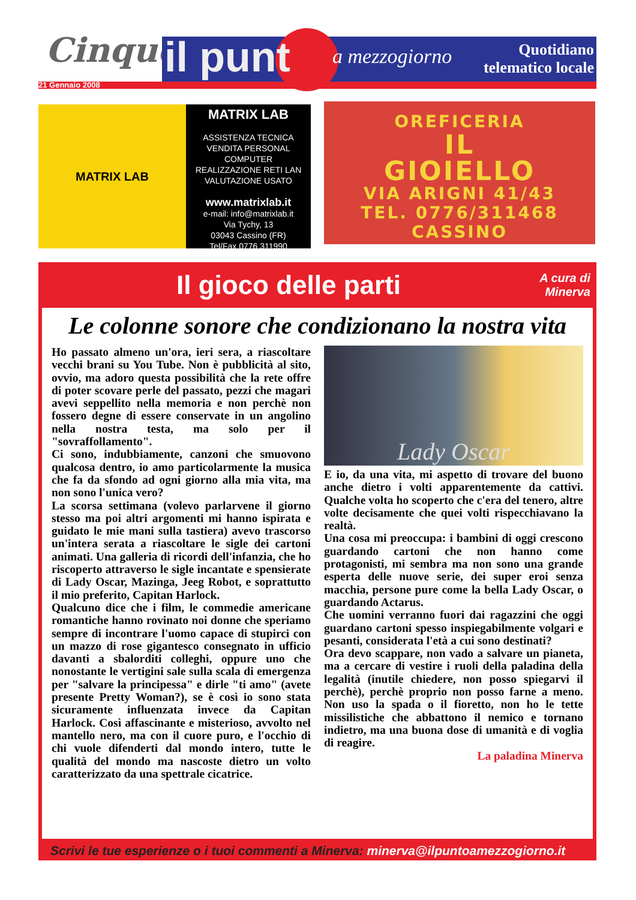Cinque il punt a mezzogiorno
Quotidiano
telematico locale
21 Gennaio 2008
MATRIX LAB
MATRIX LAB
ASSISTENZA TECNICA
VENDITA PERSONAL COMPUTER
REALIZZAZIONE RETI LAN
VALUTAZIONE USATO
www.matrixlab.it
e-mail: info@matrixlab.it
Via Tychy, 13
03043 Cassino (FR)
Tel/Fax 0776 311990
OREFICERIA
IL
GIOIELLO
VIA ARIGNI 41/43
TEL. 0776/311468
CASSINO
Il gioco delle parti A cura di
Minerva
Le colonne sonore che condizionano la nostra vita
Ho passato almeno un'ora, ieri sera, a riascoltare vecchi brani su You Tube. Non è pubblicità al sito, ovvio, ma adoro questa possibilità che la rete offre di poter scovare perle del passato, pezzi che magari avevi seppellito nella memoria e non perchè non fossero degne di essere conservate in un angolino nella nostra testa, ma solo per il "sovraffollamento".
Ci sono, indubbiamente, canzoni che smuovono qualcosa dentro, io amo particolarmente la musica che fa da sfondo ad ogni giorno alla mia vita, ma non sono l'unica vero?
La scorsa settimana (volevo parlarvene il giorno stesso ma poi altri argomenti mi hanno ispirata e guidato le mie mani sulla tastiera) avevo trascorso un'intera serata a riascoltare le sigle dei cartoni animati. Una galleria di ricordi dell'infanzia, che ho riscoperto attraverso le sigle incantate e spensierate di Lady Oscar, Mazinga, Jeeg Robot, e soprattutto il mio preferito, Capitan Harlock.
Qualcuno dice che i film, le commedie americane romantiche hanno rovinato noi donne che speriamo sempre di incontrare l'uomo capace di stupirci con un mazzo di rose gigantesco consegnato in ufficio davanti a sbalorditi colleghi, oppure uno che nonostante le vertigini sale sulla scala di emergenza per "salvare la principessa" e dirle "ti amo" (avete presente Pretty Woman?), se è così io sono stata sicuramente influenzata invece da Capitan Harlock. Così affascinante e misterioso, avvolto nel mantello nero, ma con il cuore puro, e l'occhio di chi vuole difenderti dal mondo intero, tutte le qualità del mondo ma nascoste dietro un volto caratterizzato da una spettrale cicatrice.
Lady Oscar
E io, da una vita, mi aspetto di trovare del buono anche dietro i volti apparentemente da cattivi. Qualche volta ho scoperto che c'era del tenero, altre volte decisamente che quei volti rispecchiavano la realtà.
Una cosa mi preoccupa: i bambini di oggi crescono guardando cartoni che non hanno come protagonisti, mi sembra ma non sono una grande esperta delle nuove serie, dei super eroi senza macchia, persone pure come la bella Lady Oscar, o guardando Actarus.
Che uomini verranno fuori dai ragazzini che oggi guardano cartoni spesso inspiegabilmente volgari e pesanti, considerata l'età a cui sono destinati?
Ora devo scappare, non vado a salvare un pianeta, ma a cercare di vestire i ruoli della paladina della legalità (inutile chiedere, non posso spiegarvi il perchè), perchè proprio non posso farne a meno. Non uso la spada o il fioretto, non ho le tette missilistiche che abbattono il nemico e tornano indietro, ma una buona dose di umanità e di voglia di reagire.
La paladina Minerva
Scrivi le tue esperienze o i tuoi commenti a Minerva: minerva@ilpuntoamezzogiorno.it